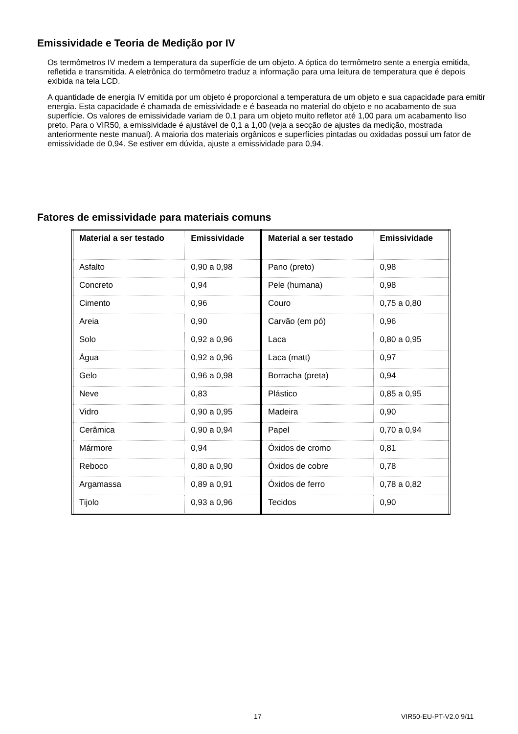Emissividade e Teoria de Medição por IV
Os termômetros IV medem a temperatura da superfície de um objeto. A óptica do termômetro sente a energia emitida, refletida e transmitida. A eletrônica do termômetro traduz a informação para uma leitura de temperatura que é depois exibida na tela LCD.
A quantidade de energia IV emitida por um objeto é proporcional a temperatura de um objeto e sua capacidade para emitir energia. Esta capacidade é chamada de emissividade e é baseada no material do objeto e no acabamento de sua superfície. Os valores de emissividade variam de 0,1 para um objeto muito refletor até 1,00 para um acabamento liso preto. Para o VIR50, a emissividade é ajustável de 0,1 a 1,00 (veja a secção de ajustes da medição, mostrada anteriormente neste manual). A maioria dos materiais orgânicos e superfícies pintadas ou oxidadas possui um fator de emissividade de 0,94. Se estiver em dúvida, ajuste a emissividade para 0,94.
Fatores de emissividade para materiais comuns
| Material a ser testado | Emissividade | Material a ser testado | Emissividade |
| --- | --- | --- | --- |
| Asfalto | 0,90 a 0,98 | Pano (preto) | 0,98 |
| Concreto | 0,94 | Pele (humana) | 0,98 |
| Cimento | 0,96 | Couro | 0,75 a 0,80 |
| Areia | 0,90 | Carvão (em pó) | 0,96 |
| Solo | 0,92 a 0,96 | Laca | 0,80 a 0,95 |
| Água | 0,92 a 0,96 | Laca (matt) | 0,97 |
| Gelo | 0,96 a 0,98 | Borracha (preta) | 0,94 |
| Neve | 0,83 | Plástico | 0,85 a 0,95 |
| Vidro | 0,90 a 0,95 | Madeira | 0,90 |
| Cerâmica | 0,90 a 0,94 | Papel | 0,70 a 0,94 |
| Mármore | 0,94 | Óxidos de cromo | 0,81 |
| Reboco | 0,80 a 0,90 | Óxidos de cobre | 0,78 |
| Argamassa | 0,89 a 0,91 | Óxidos de ferro | 0,78 a 0,82 |
| Tijolo | 0,93 a 0,96 | Tecidos | 0,90 |
17 VIR50-EU-PT-V2.0 9/11